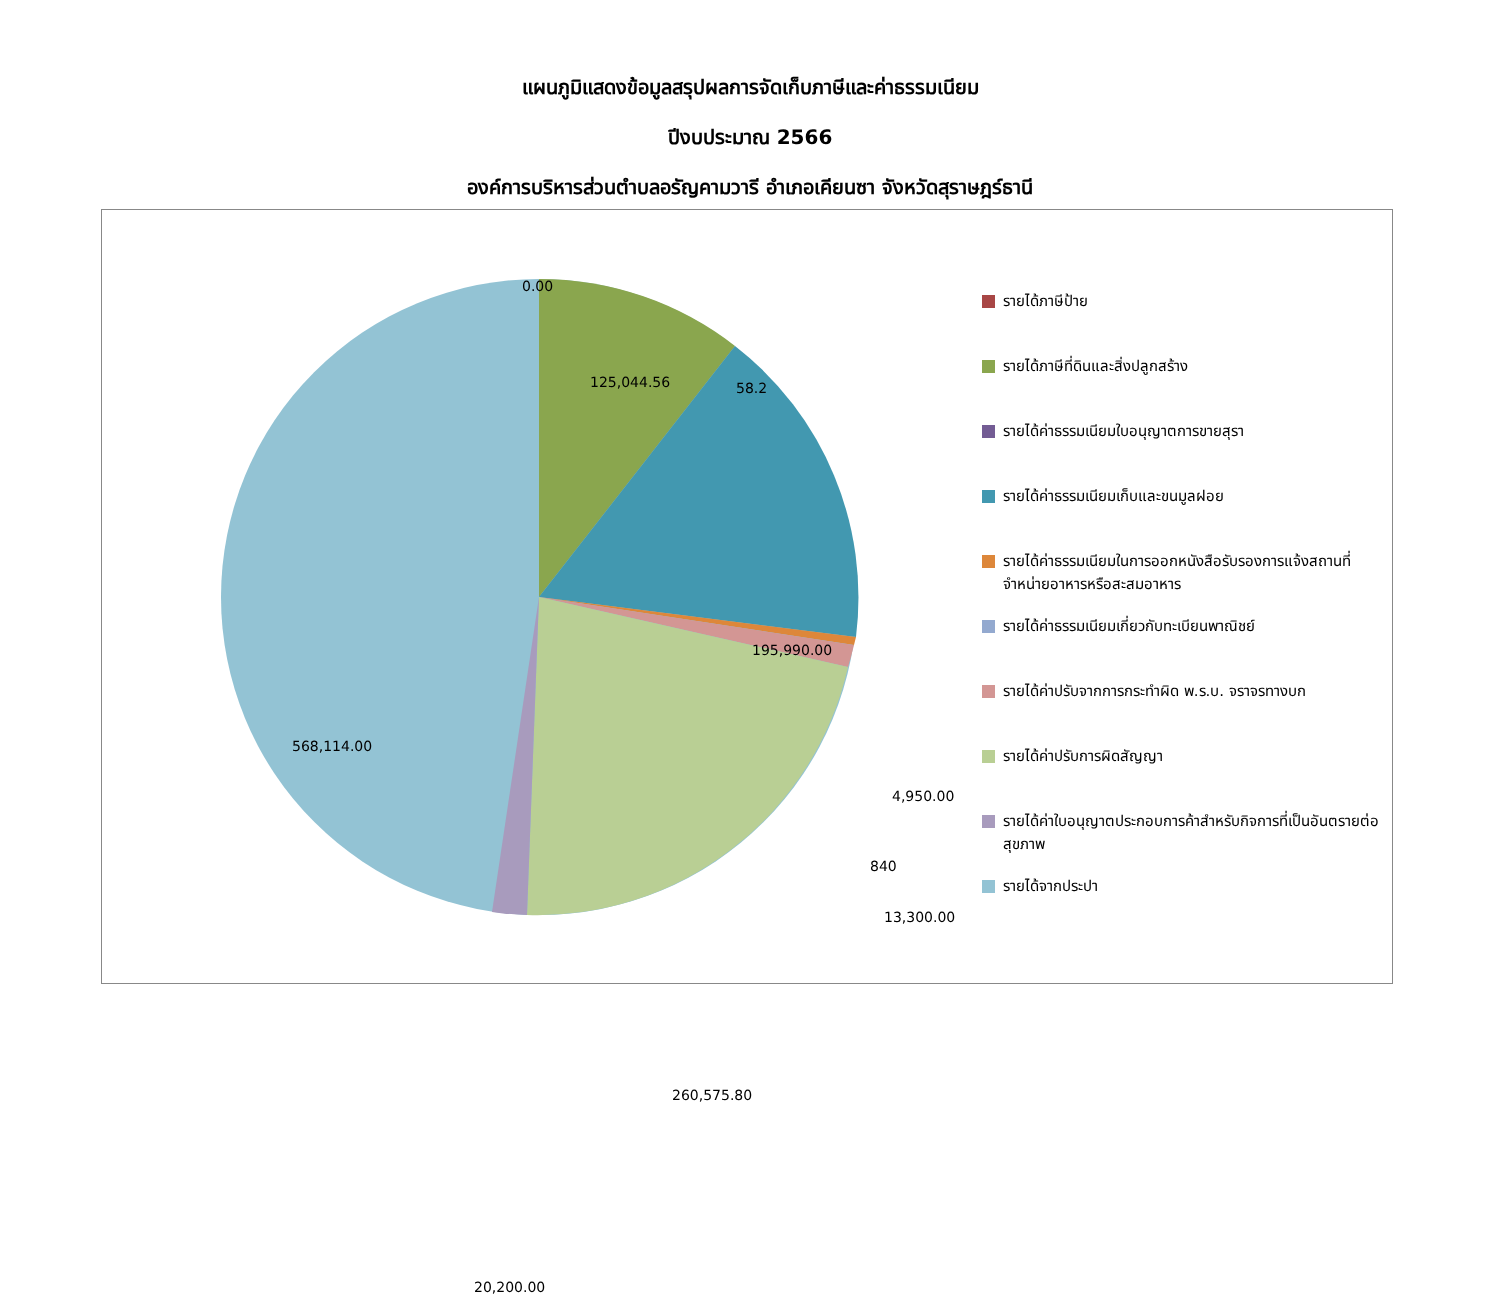แผนภูมิแสดงข้อมูลสรุปผลการจัดเก็บภาษีและค่าธรรมเนียม
ปีงบประมาณ 2566
องค์การบริหารส่วนตำบลอรัญคามวารี อำเภอเคียนซา จังหวัดสุราษฎร์ธานี
0.00
125,044.56 58.2
195,990.00
4,950.00
840
13,300.00
260,575.80
20,200.00
568,114.00
รายได้ภาษีป้าย
รายได้ภาษีที่ดินและสิ่งปลูกสร้าง
รายได้ค่าธรรมเนียมใบอนุญาตการขายสุรา
รายได้ค่าธรรมเนียมเก็บและขนมูลฝอย
รายได้ค่าธรรมเนียมในการออกหนังสือรับรองการแจ้งสถานที่จำหน่ายอาหารหรือสะสมอาหาร
รายได้ค่าธรรมเนียมเกี่ยวกับทะเบียนพาณิชย์
รายได้ค่าปรับจากการกระทำผิด พ.ร.บ. จราจรทางบก
รายได้ค่าปรับการผิดสัญญา
รายได้ค่าใบอนุญาตประกอบการค้าสำหรับกิจการที่เป็นอันตรายต่อสุขภาพ
รายได้จากประปา